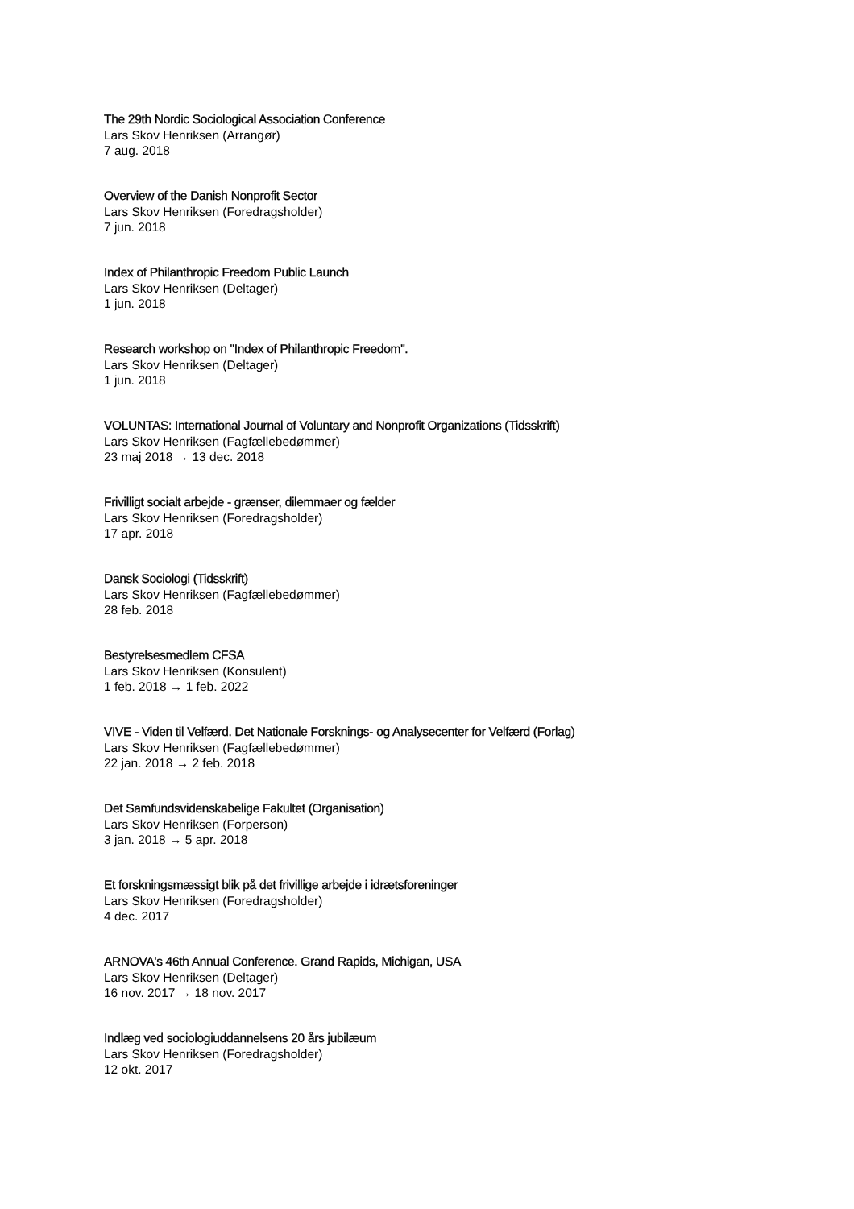The 29th Nordic Sociological Association Conference
Lars Skov Henriksen (Arrangør)
7 aug. 2018
Overview of the Danish Nonprofit Sector
Lars Skov Henriksen (Foredragsholder)
7 jun. 2018
Index of Philanthropic Freedom Public Launch
Lars Skov Henriksen (Deltager)
1 jun. 2018
Research workshop on "Index of Philanthropic Freedom".
Lars Skov Henriksen (Deltager)
1 jun. 2018
VOLUNTAS: International Journal of Voluntary and Nonprofit Organizations (Tidsskrift)
Lars Skov Henriksen (Fagfællebedømmer)
23 maj 2018 → 13 dec. 2018
Frivilligt socialt arbejde - grænser, dilemmaer og fælder
Lars Skov Henriksen (Foredragsholder)
17 apr. 2018
Dansk Sociologi (Tidsskrift)
Lars Skov Henriksen (Fagfællebedømmer)
28 feb. 2018
Bestyrelsesmedlem CFSA
Lars Skov Henriksen (Konsulent)
1 feb. 2018 → 1 feb. 2022
VIVE - Viden til Velfærd. Det Nationale Forsknings- og Analysecenter for Velfærd (Forlag)
Lars Skov Henriksen (Fagfællebedømmer)
22 jan. 2018 → 2 feb. 2018
Det Samfundsvidenskabelige Fakultet (Organisation)
Lars Skov Henriksen (Forperson)
3 jan. 2018 → 5 apr. 2018
Et forskningsmæssigt blik på det frivillige arbejde i idrætsforeninger
Lars Skov Henriksen (Foredragsholder)
4 dec. 2017
ARNOVA's 46th Annual Conference. Grand Rapids, Michigan, USA
Lars Skov Henriksen (Deltager)
16 nov. 2017 → 18 nov. 2017
Indlæg ved sociologiuddannelsens 20 års jubilæum
Lars Skov Henriksen (Foredragsholder)
12 okt. 2017